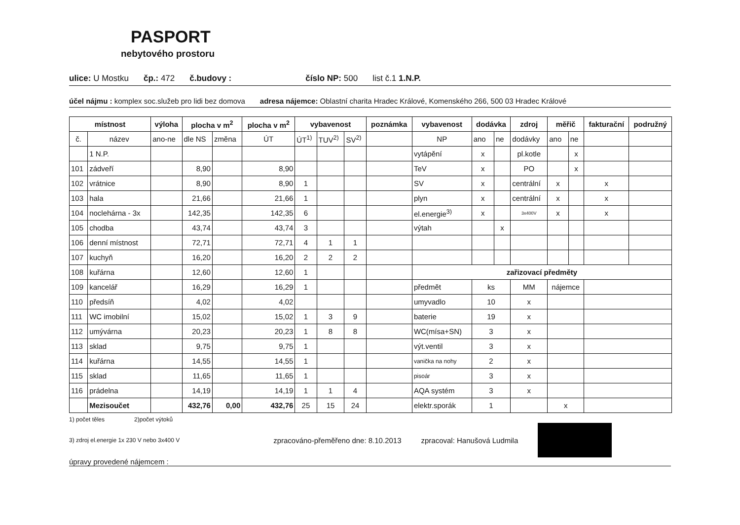PASPORT
nebytového prostoru
ulice: U Mostku čp.: 472 č.budovy : číslo NP: 500 list č.1 1.N.P.
účel nájmu : komplex soc.služeb pro lidi bez domova adresa nájemce: Oblastní charita Hradec Králové, Komenského 266, 500 03 Hradec Králové
| místnost | | výloha | plocha v m<sup>2</sup> | | plocha v m<sup>2</sup> | vybavenost | | | poznámka | vybavenost | dodávka | | zdroj | měřič | | fakturační | podružný |
| --- | --- | --- | --- | --- | --- | --- | --- | --- | --- | --- | --- | --- | --- | --- | --- | --- | --- |
| č. | název | ano-ne | dle NS | změna | ÚT | ÚT<sup>1)</sup> | TUV<sup>2)</sup> | SV<sup>2)</sup> | | NP | ano | ne | dodávky | ano | ne | | |
| | 1 N.P. | | | | | | | | | vytápění | x | | pl.kotle | | x | | |
| 101 | zádveří | | 8,90 | | 8,90 | | | | | TeV | x | | PO | | x | | |
| 102 | vrátnice | | 8,90 | | 8,90 | 1 | | | | SV | x | | centrální | x | | x | |
| 103 | hala | | 21,66 | | 21,66 | 1 | | | | plyn | x | | centrální | x | | x | |
| 104 | noclehárna - 3x | | 142,35 | | 142,35 | 6 | | | | el.energie<sup>3)</sup> | x | | 3x400V | x | | x | |
| 105 | chodba | | 43,74 | | 43,74 | 3 | | | | výtah | | x | | | | | |
| 106 | denní místnost | | 72,71 | | 72,71 | 4 | 1 | 1 | | | | | | | | | |
| 107 | kuchyň | | 16,20 | | 16,20 | 2 | 2 | 2 | | | | | | | | | |
| 108 | kuřárna | | 12,60 | | 12,60 | 1 | | | | zařizovací předměty | | | | | | | |
| 109 | kancelář | | 16,29 | | 16,29 | 1 | | | | předmět | ks | | MM | nájemce | | | |
| 110 | předsíň | | 4,02 | | 4,02 | | | | | umyvadlo | 10 | | x | | | | |
| 111 | WC imobilní | | 15,02 | | 15,02 | 1 | 3 | 9 | | baterie | 19 | | x | | | | |
| 112 | umývárna | | 20,23 | | 20,23 | 1 | 8 | 8 | | WC(mísa+SN) | 3 | | x | | | | |
| 113 | sklad | | 9,75 | | 9,75 | 1 | | | | výt.ventil | 3 | | x | | | | |
| 114 | kuřárna | | 14,55 | | 14,55 | 1 | | | | vanička na nohy | 2 | | x | | | | |
| 115 | sklad | | 11,65 | | 11,65 | 1 | | | | pisoár | 3 | | x | | | | |
| 116 | prádelna | | 14,19 | | 14,19 | 1 | 1 | 4 | | AQA systém | 3 | | x | | | | |
| | Mezisoučet | | 432,76 | 0,00 | 432,76 | 25 | 15 | 24 | | elektr.sporák | 1 | | | x | | | |
1) počet těles 2)počet výtoků
3) zdroj el.energie 1x 230 V nebo 3x400 V zpracováno-přeměřeno dne: 8.10.2013 zpracoval: Hanušová Ludmila
úpravy provedené nájemcem :